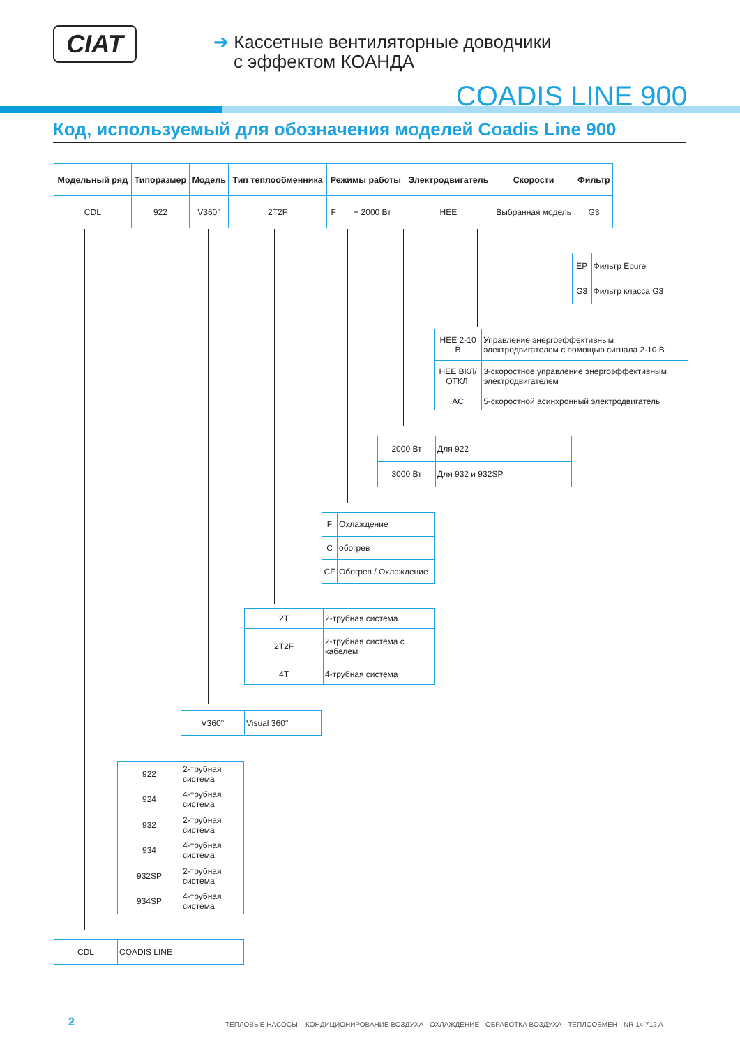CIAT
➔ Кассетные вентиляторные доводчики
с эффектом КОАНДА
COADIS LINE 900
Код, используемый для обозначения моделей Coadis Line 900
| Модельный ряд | Типоразмер | Модель | Тип теплообменника | Режимы работы | | Электродвигатель | Скорости | Фильтр |
| --- | --- | --- | --- | --- | --- | --- | --- | --- |
| CDL | 922 | V360° | 2T2F | F | + 2000 Вт | HEE | Выбранная модель | G3 |
| EP | Фильтр Epure |
| G3 | Фильтр класса G3 |
| HEE 2-10 В | Управление энергоэффективным электродвигателем с помощью сигнала 2-10 В |
| HEE ВКЛ/ОТКЛ. | 3-скоростное управление энергоэффективным электродвигателем |
| AC | 5-скоростной асинхронный электродвигатель |
| 2000 Вт | Для 922 |
| 3000 Вт | Для 932 и 932SP |
| F | Охлаждение |
| C | обогрев |
| CF | Обогрев / Охлаждение |
| 2T | 2-трубная система |
| 2T2F | 2-трубная система с кабелем |
| 4T | 4-трубная система |
| V360° | Visual 360° |
| 922 | 2-трубная система |
| 924 | 4-трубная система |
| 932 | 2-трубная система |
| 934 | 4-трубная система |
| 932SP | 2-трубная система |
| 934SP | 4-трубная система |
| CDL | COADIS LINE |
2
ТЕПЛОВЫЕ НАСОСЫ – КОНДИЦИОНИРОВАНИЕ ВОЗДУХА - ОХЛАЖДЕНИЕ - ОБРАБОТКА ВОЗДУХА - ТЕПЛООБМЕН - NR 14.712 A